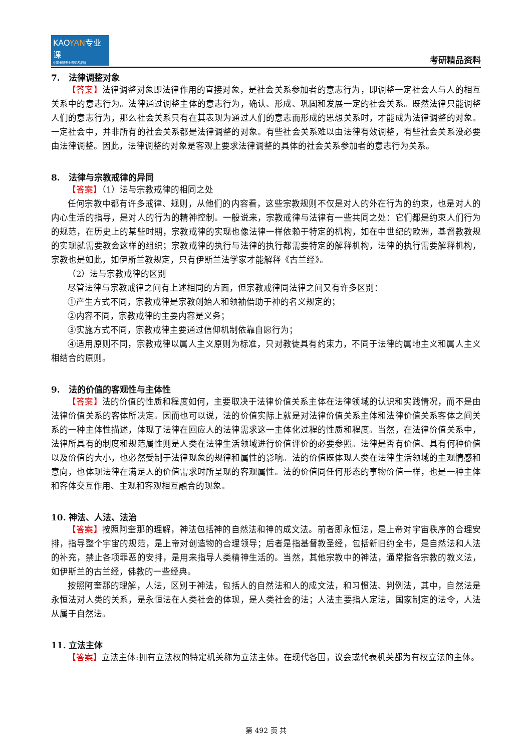KAOYAN专业课
中国考研专业课知名品牌
考研精品资料
7.　法律调整对象
【答案】法律调整对象即法律作用的直接对象，是社会关系参加者的意志行为，即调整一定社会人与人的相互关系中的意志行为。法律通过调整主体的意志行为，确认、形成、巩固和发展一定的社会关系。既然法律只能调整人们的意志行为，那么社会关系只有在其表现为通过人们的意志而形成的思想关系时，才能成为法律调整的对象。一定社会中，并非所有的社会关系都是法律调整的对象。有些社会关系难以由法律有效调整，有些社会关系没必要由法律调整。因此，法律调整的对象是客观上要求法律调整的具体的社会关系参加者的意志行为关系。
8.　法律与宗教戒律的异同
【答案】（1）法与宗教戒律的相同之处
任何宗教中都有许多戒律、规则，从他们的内容看，这些宗教规则不仅是对人的外在行为的约束，也是对人的内心生活的指导，是对人的行为的精神控制。一般说来，宗教戒律与法律有一些共同之处：它们都是约束人们行为的规范，在历史上的某些时期，宗教戒律的实现也像法律一样依赖于特定的机构，如在中世纪的欧洲，基督教教规的实现就需要教会这样的组织；宗教戒律的执行与法律的执行都需要特定的解释机构，法律的执行需要解释机构，宗教也是如此，如伊斯兰教规定，只有伊斯兰法学家才能解释《古兰经》。
（2）法与宗教戒律的区别
尽管法律与宗教戒律之间有上述相同的方面，但宗教戒律同法律之间又有许多区别：
①产生方式不同，宗教戒律是宗教创始人和领袖借助于神的名义规定的；
②内容不同，宗教戒律的主要内容是义务；
③实施方式不同，宗教戒律主要通过信仰机制依靠自愿行为；
④适用原则不同，宗教戒律以属人主义原则为标准，只对教徒具有约束力，不同于法律的属地主义和属人主义相结合的原则。
9.　法的价值的客观性与主体性
【答案】法的价值的性质和程度如何，主要取决于法律价值关系主体在法律领域的认识和实践情况，而不是由法律价值关系的客体所决定。因而也可以说，法的价值实际上就是对法律价值关系主体和法律价值关系客体之间关系的一种主体性描述，体现了法律在回应人的法律需求这一主体化过程的性质和程度。当然，在法律价值关系中，法律所具有的制度和规范属性则是人类在法律生活领域进行价值评价的必要参照。法律是否有价值、具有何种价值以及价值的大小，也必然受制于法律现象的规律和属性的影响。法的价值既体现人类在法律生活领域的主观情感和意向，也体现法律在满足人的价值需求时所呈现的客观属性。法的价值同任何形态的事物价值一样，也是一种主体和客体交互作用、主观和客观相互融合的现象。
10. 神法、人法、法治
【答案】按照阿奎那的理解，神法包括神的自然法和神的成文法。前者即永恒法，是上帝对宇宙秩序的合理安排，指导整个宇宙的规范，是上帝对创造物的合理领导；后者是指基督教圣经，包括新旧约全书，是自然法和人法的补充，禁止各项罪恶的安排，是用来指导人类精神生活的。当然，其他宗教中的神法，通常指各宗教的教义法，如伊斯兰的古兰经，佛教的一些经典。
按照阿奎那的理解，人法，区别于神法，包括人的自然法和人的成文法，和习惯法、判例法，其中，自然法是永恒法对人类的关系，是永恒法在人类社会的体现，是人类社会的法；人法主要指人定法，国家制定的法令，人法从属于自然法。
11. 立法主体
【答案】立法主体:拥有立法权的特定机关称为立法主体。在现代各国，议会或代表机关都为有权立法的主体。
第 492 页 共